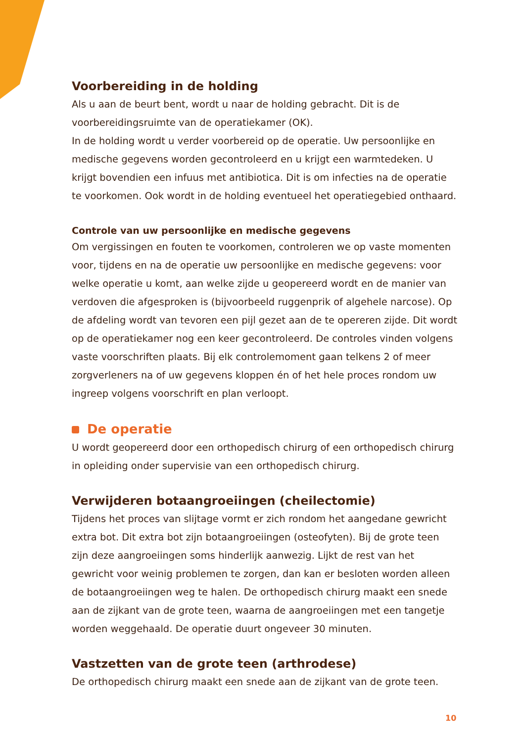Voorbereiding in de holding
Als u aan de beurt bent, wordt u naar de holding gebracht. Dit is de voorbereidingsruimte van de operatiekamer (OK).
In de holding wordt u verder voorbereid op de operatie. Uw persoonlijke en medische gegevens worden gecontroleerd en u krijgt een warmtedeken. U krijgt bovendien een infuus met antibiotica. Dit is om infecties na de operatie te voorkomen. Ook wordt in de holding eventueel het operatiegebied onthaard.
Controle van uw persoonlijke en medische gegevens
Om vergissingen en fouten te voorkomen, controleren we op vaste momenten voor, tijdens en na de operatie uw persoonlijke en medische gegevens: voor welke operatie u komt, aan welke zijde u geopereerd wordt en de manier van verdoven die afgesproken is (bijvoorbeeld ruggenprik of algehele narcose). Op de afdeling wordt van tevoren een pijl gezet aan de te opereren zijde. Dit wordt op de operatiekamer nog een keer gecontroleerd. De controles vinden volgens vaste voorschriften plaats. Bij elk controlemoment gaan telkens 2 of meer zorgverleners na of uw gegevens kloppen én of het hele proces rondom uw ingreep volgens voorschrift en plan verloopt.
De operatie
U wordt geopereerd door een orthopedisch chirurg of een orthopedisch chirurg in opleiding onder supervisie van een orthopedisch chirurg.
Verwijderen botaangroeiingen (cheilectomie)
Tijdens het proces van slijtage vormt er zich rondom het aangedane gewricht extra bot. Dit extra bot zijn botaangroeiingen (osteofyten). Bij de grote teen zijn deze aangroeiingen soms hinderlijk aanwezig. Lijkt de rest van het gewricht voor weinig problemen te zorgen, dan kan er besloten worden alleen de botaangroeiingen weg te halen. De orthopedisch chirurg maakt een snede aan de zijkant van de grote teen, waarna de aangroeiingen met een tangetje worden weggehaald. De operatie duurt ongeveer 30 minuten.
Vastzetten van de grote teen (arthrodese)
De orthopedisch chirurg maakt een snede aan de zijkant van de grote teen.
10